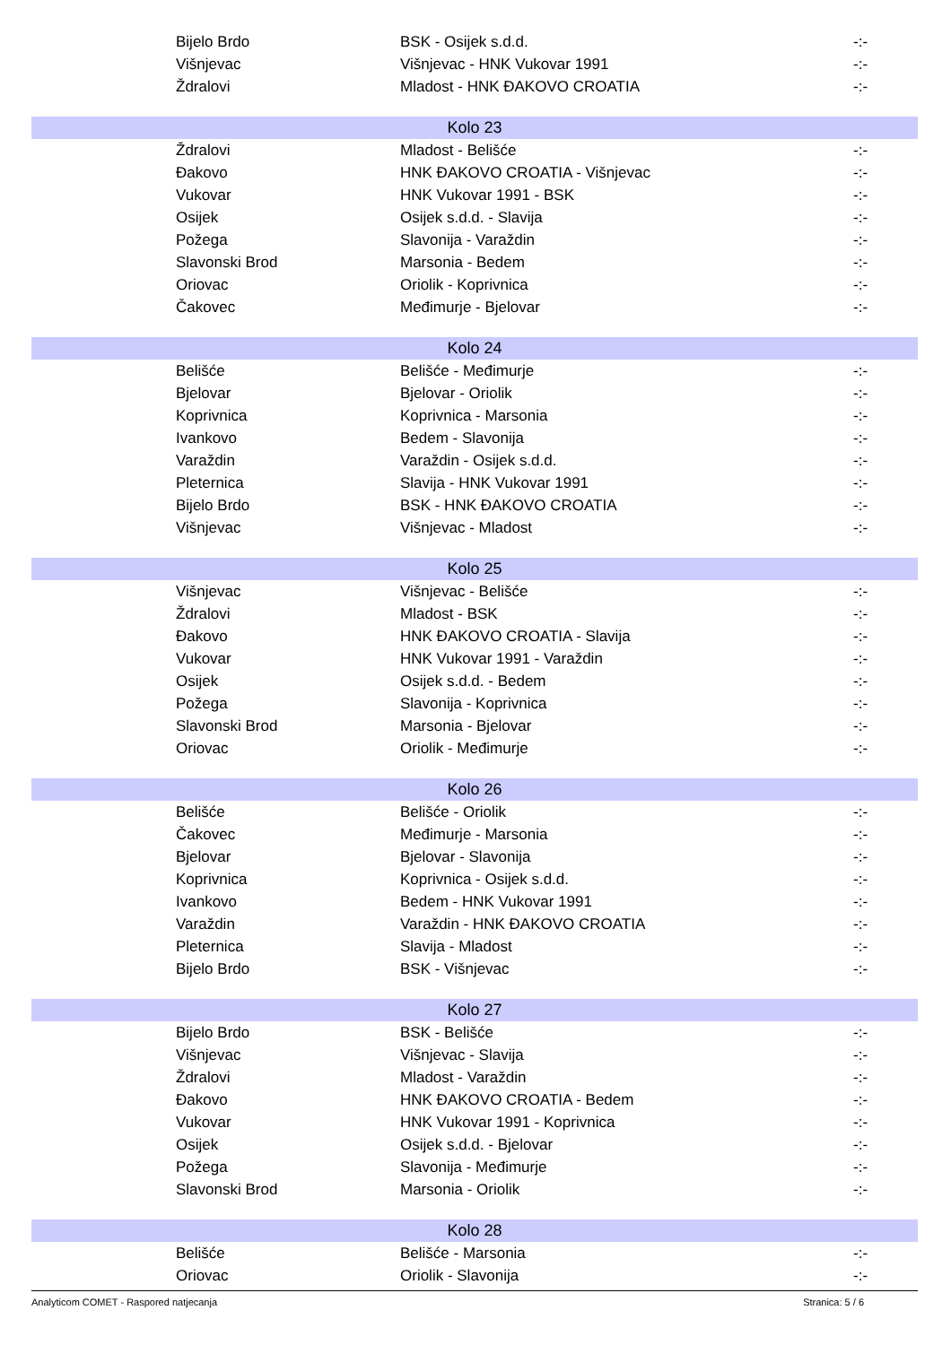| Bijelo Brdo | BSK - Osijek s.d.d. | -:- |
| Višnjevac | Višnjevac - HNK Vukovar 1991 | -:- |
| Ždralovi | Mladost - HNK ĐAKOVO CROATIA | -:- |
| Kolo 23 | | |
| Ždralovi | Mladost - Belišće | -:- |
| Đakovo | HNK ĐAKOVO CROATIA - Višnjevac | -:- |
| Vukovar | HNK Vukovar 1991 - BSK | -:- |
| Osijek | Osijek s.d.d. - Slavija | -:- |
| Požega | Slavonija - Varaždin | -:- |
| Slavonski Brod | Marsonia - Bedem | -:- |
| Oriovac | Oriolik - Koprivnica | -:- |
| Čakovec | Međimurje - Bjelovar | -:- |
| Kolo 24 | | |
| Belišće | Belišće - Međimurje | -:- |
| Bjelovar | Bjelovar - Oriolik | -:- |
| Koprivnica | Koprivnica - Marsonia | -:- |
| Ivankovo | Bedem - Slavonija | -:- |
| Varaždin | Varaždin - Osijek s.d.d. | -:- |
| Pleternica | Slavija - HNK Vukovar 1991 | -:- |
| Bijelo Brdo | BSK - HNK ĐAKOVO CROATIA | -:- |
| Višnjevac | Višnjevac - Mladost | -:- |
| Kolo 25 | | |
| Višnjevac | Višnjevac - Belišće | -:- |
| Ždralovi | Mladost - BSK | -:- |
| Đakovo | HNK ĐAKOVO CROATIA - Slavija | -:- |
| Vukovar | HNK Vukovar 1991 - Varaždin | -:- |
| Osijek | Osijek s.d.d. - Bedem | -:- |
| Požega | Slavonija - Koprivnica | -:- |
| Slavonski Brod | Marsonia - Bjelovar | -:- |
| Oriovac | Oriolik - Međimurje | -:- |
| Kolo 26 | | |
| Belišće | Belišće - Oriolik | -:- |
| Čakovec | Međimurje - Marsonia | -:- |
| Bjelovar | Bjelovar - Slavonija | -:- |
| Koprivnica | Koprivnica - Osijek s.d.d. | -:- |
| Ivankovo | Bedem - HNK Vukovar 1991 | -:- |
| Varaždin | Varaždin - HNK ĐAKOVO CROATIA | -:- |
| Pleternica | Slavija - Mladost | -:- |
| Bijelo Brdo | BSK - Višnjevac | -:- |
| Kolo 27 | | |
| Bijelo Brdo | BSK - Belišće | -:- |
| Višnjevac | Višnjevac - Slavija | -:- |
| Ždralovi | Mladost - Varaždin | -:- |
| Đakovo | HNK ĐAKOVO CROATIA - Bedem | -:- |
| Vukovar | HNK Vukovar 1991 - Koprivnica | -:- |
| Osijek | Osijek s.d.d. - Bjelovar | -:- |
| Požega | Slavonija - Međimurje | -:- |
| Slavonski Brod | Marsonia - Oriolik | -:- |
| Kolo 28 | | |
| Belišće | Belišće - Marsonia | -:- |
| Oriovac | Oriolik - Slavonija | -:- |
Analyticom COMET - Raspored natjecanja Stranica: 5 / 6